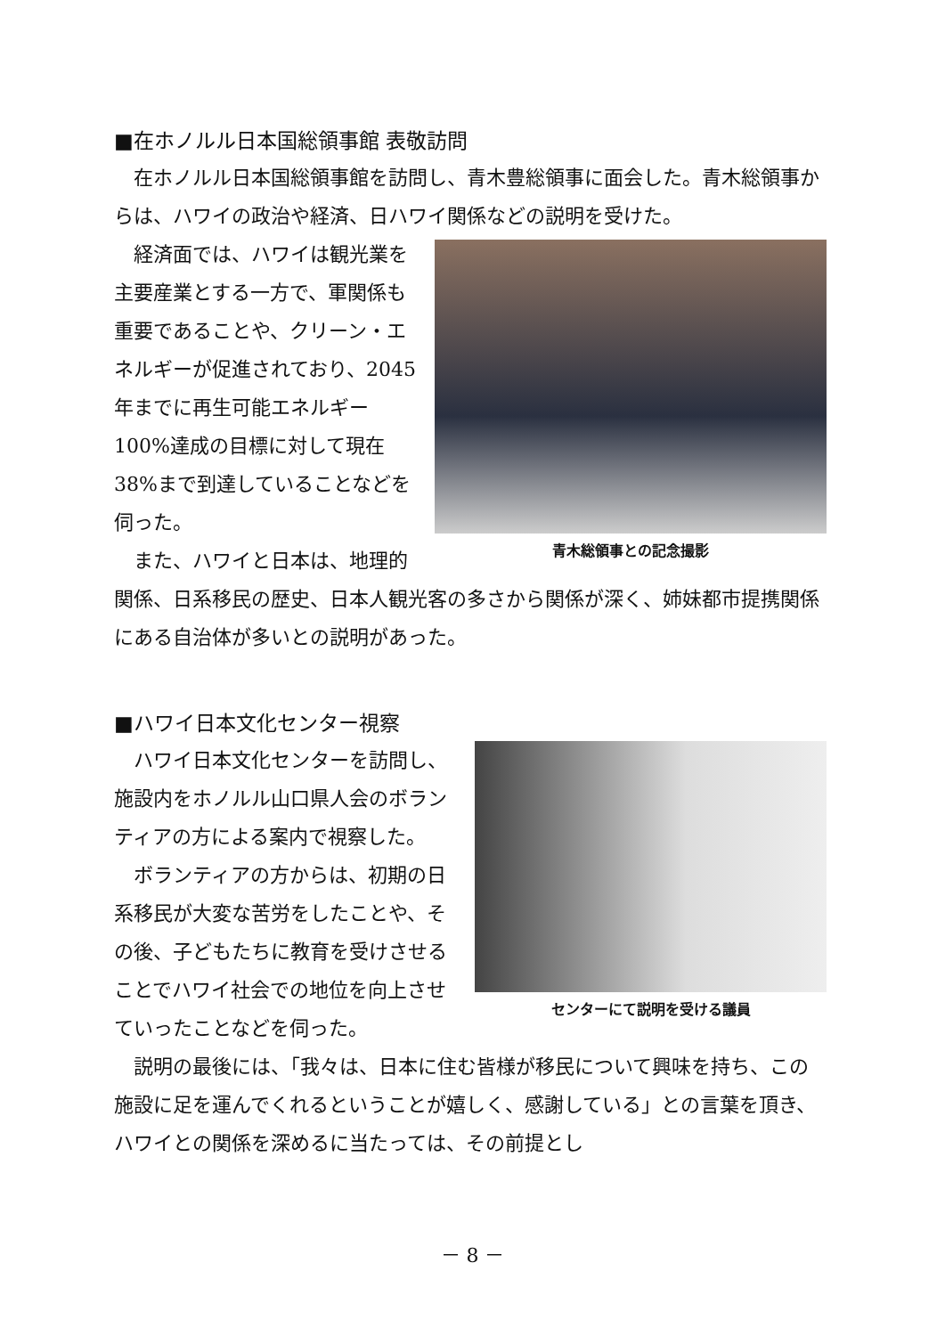■在ホノルル日本国総領事館 表敬訪問
在ホノルル日本国総領事館を訪問し、青木豊総領事に面会した。青木総領事からは、ハワイの政治や経済、日ハワイ関係などの説明を受けた。
青木総領事との記念撮影
経済面では、ハワイは観光業を主要産業とする一方で、軍関係も重要であることや、クリーン・エネルギーが促進されており、2045年までに再生可能エネルギー100%達成の目標に対して現在38%まで到達していることなどを伺った。
また、ハワイと日本は、地理的関係、日系移民の歴史、日本人観光客の多さから関係が深く、姉妹都市提携関係にある自治体が多いとの説明があった。
■ハワイ日本文化センター視察
センターにて説明を受ける議員
ハワイ日本文化センターを訪問し、施設内をホノルル山口県人会のボランティアの方による案内で視察した。
ボランティアの方からは、初期の日系移民が大変な苦労をしたことや、その後、子どもたちに教育を受けさせることでハワイ社会での地位を向上させていったことなどを伺った。
説明の最後には、「我々は、日本に住む皆様が移民について興味を持ち、この施設に足を運んでくれるということが嬉しく、感謝している」との言葉を頂き、ハワイとの関係を深めるに当たっては、その前提とし
－ 8 －